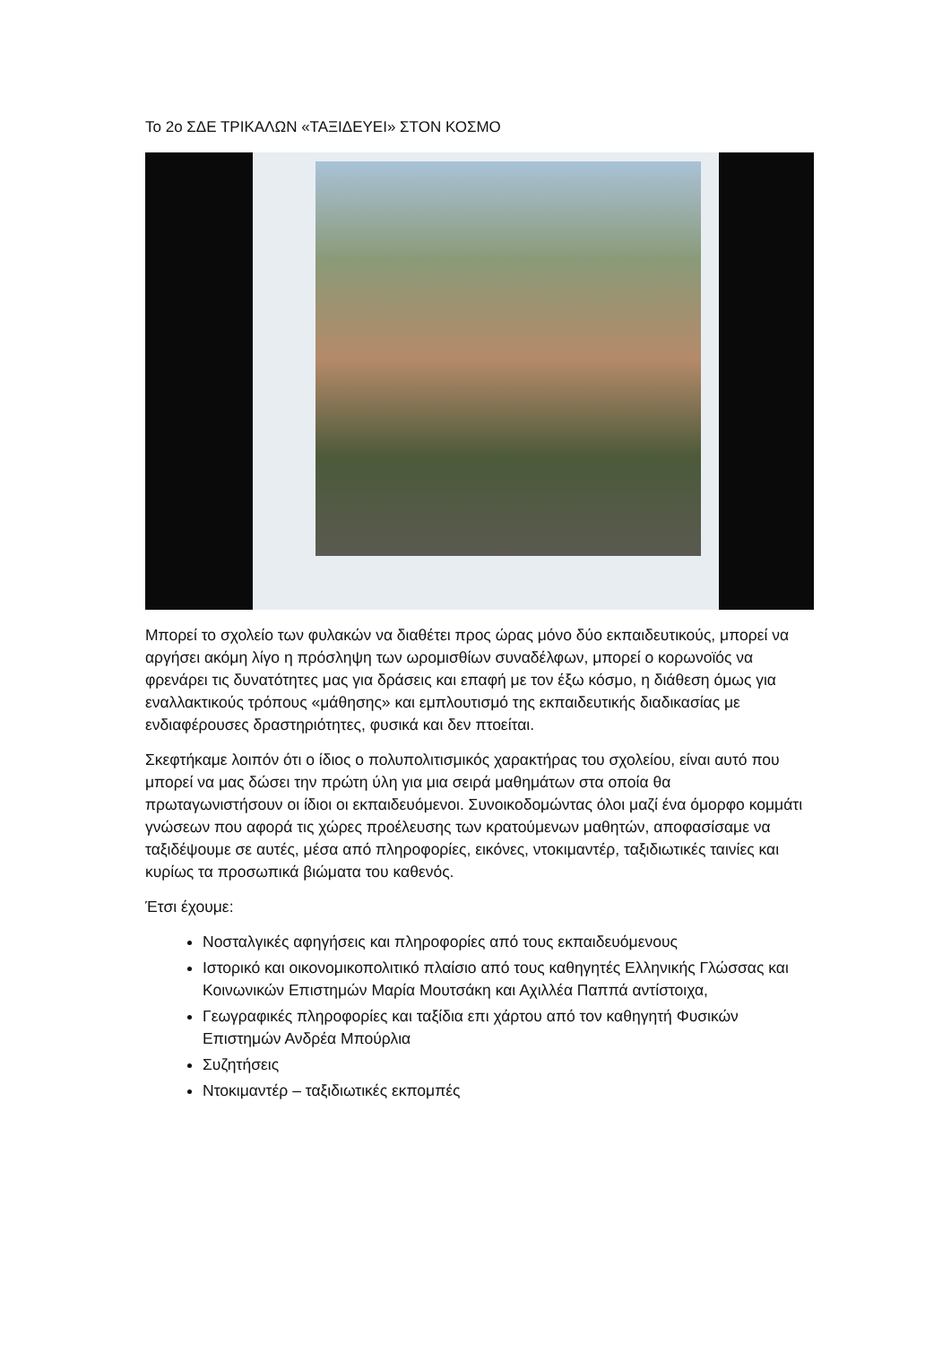Το 2ο ΣΔΕ ΤΡΙΚΑΛΩΝ «ΤΑΞΙΔΕΥΕΙ» ΣΤΟΝ ΚΟΣΜΟ
Μπορεί το σχολείο των φυλακών να διαθέτει προς ώρας μόνο δύο εκπαιδευτικούς, μπορεί να αργήσει ακόμη λίγο η πρόσληψη των ωρομισθίων συναδέλφων, μπορεί ο κορωνοϊός να φρενάρει τις δυνατότητες μας για δράσεις και επαφή με τον έξω κόσμο, η διάθεση όμως για εναλλακτικούς τρόπους «μάθησης» και εμπλουτισμό της εκπαιδευτικής διαδικασίας με ενδιαφέρουσες δραστηριότητες, φυσικά και δεν πτοείται.
Σκεφτήκαμε λοιπόν ότι ο ίδιος ο πολυπολιτισμικός χαρακτήρας του σχολείου, είναι αυτό που μπορεί να μας δώσει την πρώτη ύλη για μια σειρά μαθημάτων στα οποία θα πρωταγωνιστήσουν οι ίδιοι οι εκπαιδευόμενοι. Συνοικοδομώντας όλοι μαζί ένα όμορφο κομμάτι γνώσεων που αφορά τις χώρες προέλευσης των κρατούμενων μαθητών, αποφασίσαμε να ταξιδέψουμε σε αυτές, μέσα από πληροφορίες, εικόνες, ντοκιμαντέρ, ταξιδιωτικές ταινίες και κυρίως τα προσωπικά βιώματα του καθενός.
Έτσι έχουμε:
Νοσταλγικές αφηγήσεις και πληροφορίες από τους εκπαιδευόμενους
Ιστορικό και οικονομικοπολιτικό πλαίσιο από τους καθηγητές Ελληνικής Γλώσσας και Κοινωνικών Επιστημών Μαρία Μουτσάκη και Αχιλλέα Παππά αντίστοιχα,
Γεωγραφικές πληροφορίες και ταξίδια επι χάρτου από τον καθηγητή Φυσικών Επιστημών Ανδρέα Μπούρλια
Συζητήσεις
Ντοκιμαντέρ – ταξιδιωτικές εκπομπές